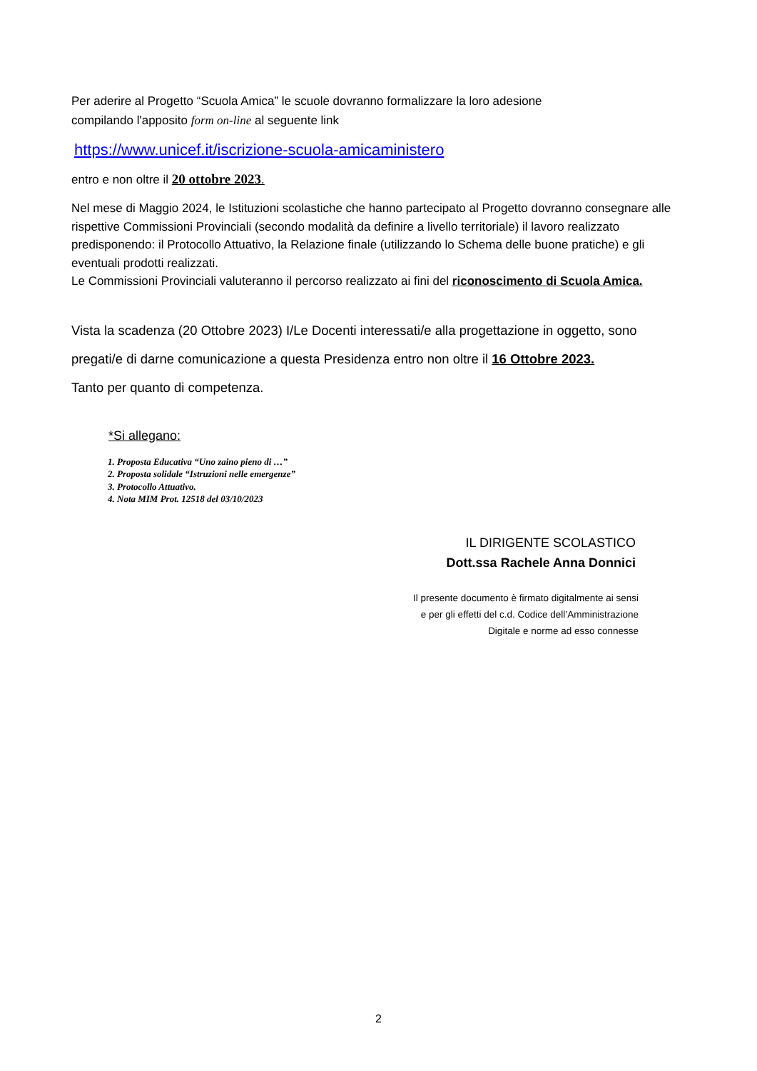Per aderire al Progetto “Scuola Amica” le scuole dovranno formalizzare la loro adesione
compilando l'apposito form on-line al seguente link
https://www.unicef.it/iscrizione-scuola-amicaministero
entro e non oltre il 20 ottobre 2023.
Nel mese di Maggio 2024, le Istituzioni scolastiche che hanno partecipato al Progetto dovranno consegnare alle rispettive Commissioni Provinciali (secondo modalità da definire a livello territoriale) il lavoro realizzato predisponendo: il Protocollo Attuativo, la Relazione finale (utilizzando lo Schema delle buone pratiche) e gli eventuali prodotti realizzati.
Le Commissioni Provinciali valuteranno il percorso realizzato ai fini del riconoscimento di Scuola Amica.
Vista la scadenza (20 Ottobre 2023) I/Le Docenti interessati/e alla progettazione in oggetto, sono
pregati/e di darne comunicazione a questa Presidenza entro non oltre il 16 Ottobre 2023.
Tanto per quanto di competenza.
*Si allegano:
1. Proposta Educativa “Uno zaino pieno di …”
2. Proposta solidale “Istruzioni nelle emergenze”
3. Protocollo Attuativo.
4. Nota MIM Prot. 12518 del 03/10/2023
IL DIRIGENTE SCOLASTICO
Dott.ssa Rachele Anna Donnici
Il presente documento è firmato digitalmente ai sensi
e per gli effetti del c.d. Codice dell’Amministrazione
Digitale e norme ad esso connesse
2